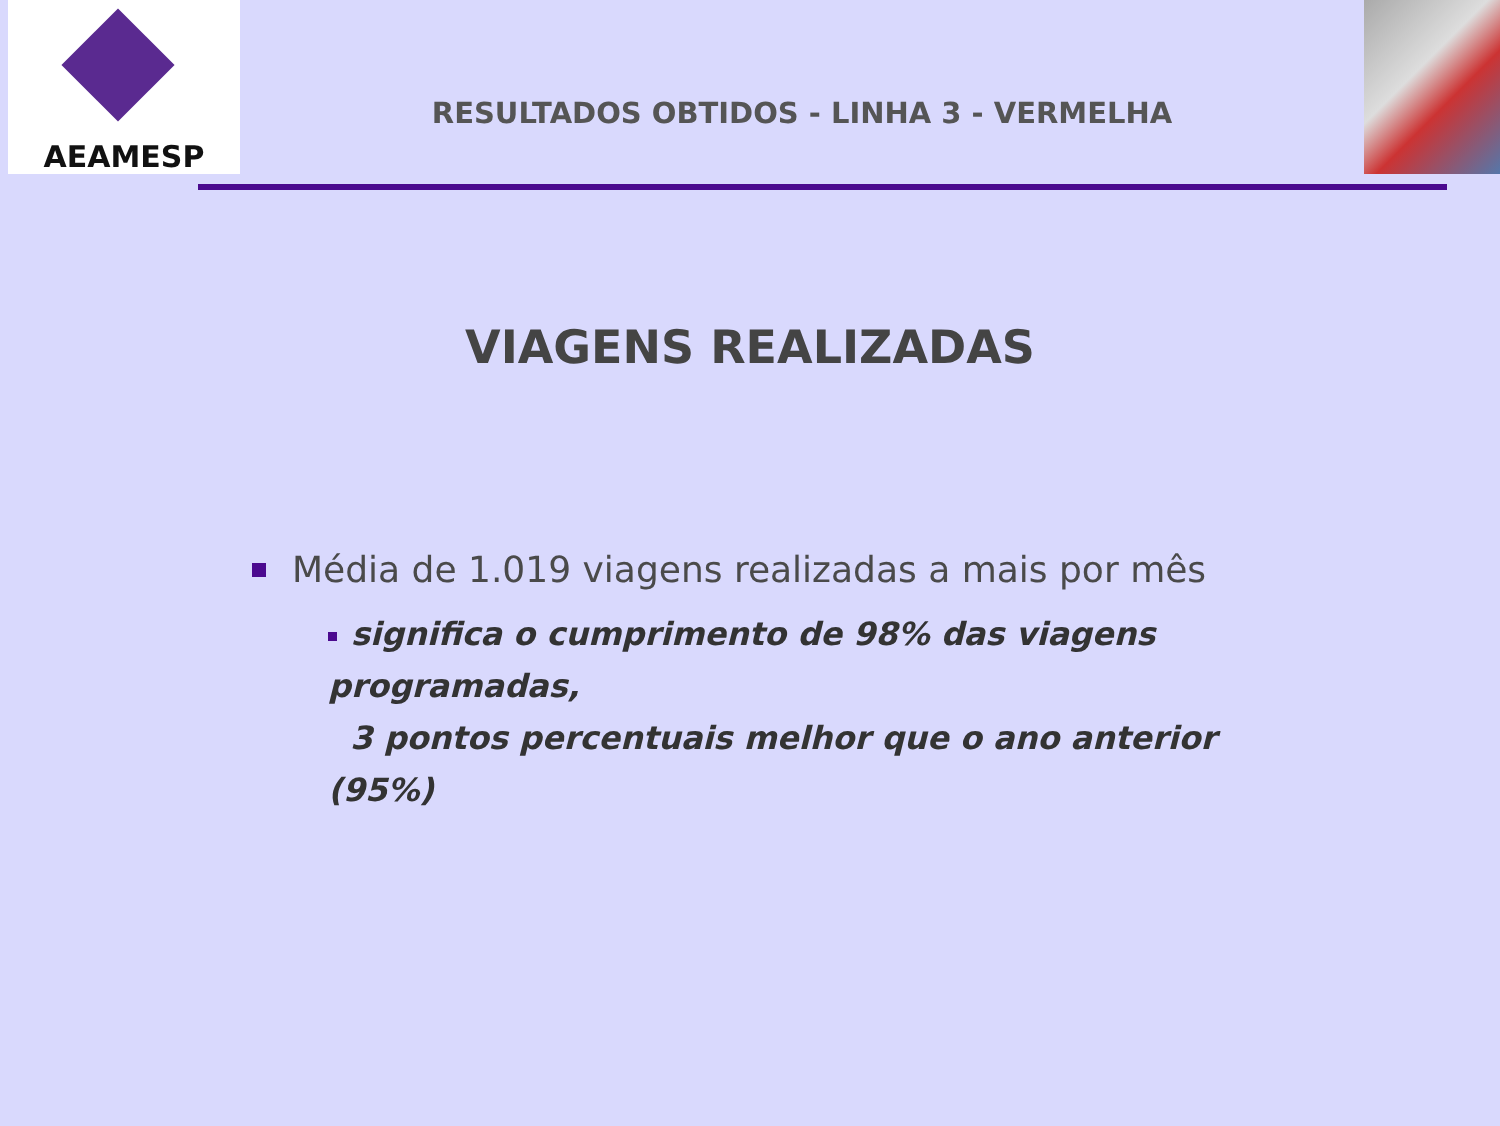AEAMESP
RESULTADOS OBTIDOS - LINHA 3 - VERMELHA
VIAGENS REALIZADAS
Média de 1.019 viagens realizadas a mais por mês
significa o cumprimento de 98% das viagens programadas,
3 pontos percentuais melhor que o ano anterior (95%)